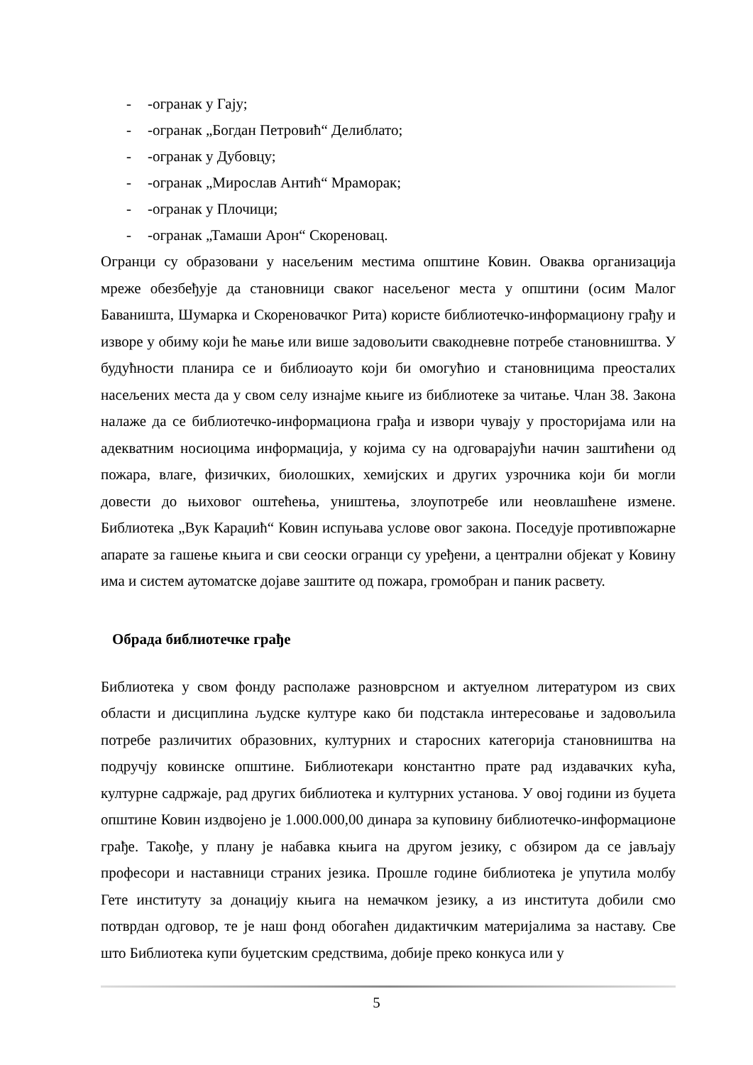- -огранак у Гају;
- -огранак „Богдан Петровић“ Делиблато;
- -огранак у Дубовцу;
- -огранак „Мирослав Антић“ Мраморак;
- -огранак у Плочици;
- -огранак „Тамаши Арон“ Скореновац.
Огранци су образовани у насељеним местима општине Ковин. Оваква организација мреже обезбеђује да становници сваког насељеног места у општини (осим Малог Баваништа, Шумарка и Скореновачког Рита) користе библиотечко-информациону грађу и изворе у обиму који ће мање или више задовољити свакодневне потребе становништва. У будућности планира се и библиоауто који би омогућио и становницима преосталих насељених места да у свом селу изнајме књиге из библиотеке за читање. Члан 38. Закона налаже да се библиотечко-информациона грађа и извори чувају у просторијама или на адекватним носиоцима информација, у којима су на одговарајући начин заштићени од пожара, влаге, физичких, биолошких, хемијских и других узрочника који би могли довести до њиховог оштећења, уништења, злоупотребе или неовлашћене измене. Библиотека „Вук Караџић“ Ковин испуњава услове овог закона. Поседује противпожарне апарате за гашење књига и сви сеоски огранци су уређени, а централни објекат у Ковину има и систем аутоматске дојаве заштите од пожара, громобран и паник расвету.
Обрада библиотечке грађе
Библиотека у свом фонду располаже разноврсном и актуелном литературом из свих области и дисциплина људске културе како би подстакла интересовање и задовољила потребе различитих образовних, културних и старосних категорија становништва на подручју ковинске општине. Библиотекари константно прате рад издавачких кућа, културне садржаје, рад других библиотека и културних установа. У овој години из буџета општине Ковин издвојено је 1.000.000,00 динара за куповину библиотечко-информационе грађе. Такође, у плану је набавка књига на другом језику, с обзиром да се јављају професори и наставници страних језика. Прошле године библиотека је упутила молбу Гете институту за донацију књига на немачком језику, а из института добили смо потврдан одговор, те је наш фонд обогаћен дидактичким материјалима за наставу. Све што Библиотека купи буџетским средствима, добије преко конкуса или у
5